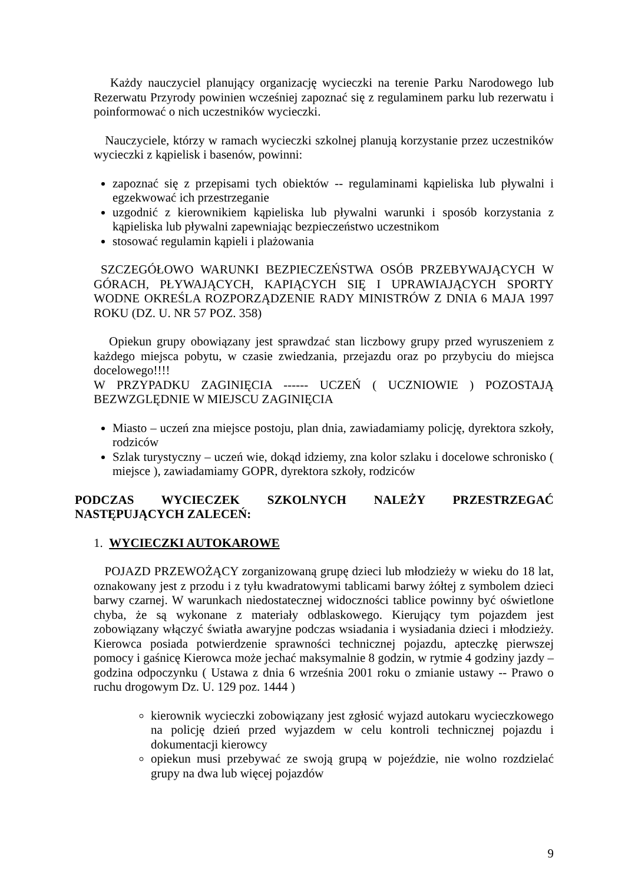Każdy nauczyciel planujący organizację wycieczki na terenie Parku Narodowego lub Rezerwatu Przyrody powinien wcześniej zapoznać się z regulaminem parku lub rezerwatu i poinformować o nich uczestników wycieczki.
Nauczyciele, którzy w ramach wycieczki szkolnej planują korzystanie przez uczestników wycieczki z kąpielisk i basenów, powinni:
zapoznać się z przepisami tych obiektów -- regulaminami kąpieliska lub pływalni i egzekwować ich przestrzeganie
uzgodnić z kierownikiem kąpieliska lub pływalni warunki i sposób korzystania z kąpieliska lub pływalni zapewniając bezpieczeństwo uczestnikom
stosować regulamin kąpieli i plażowania
SZCZEGÓŁOWO WARUNKI BEZPIECZEŃSTWA OSÓB PRZEBYWAJĄCYCH W GÓRACH, PŁYWAJĄCYCH, KAPIĄCYCH SIĘ I UPRAWIAJĄCYCH SPORTY WODNE OKREŚLA ROZPORZĄDZENIE RADY MINISTRÓW Z DNIA 6 MAJA 1997 ROKU (DZ. U. NR 57 POZ. 358)
Opiekun grupy obowiązany jest sprawdzać stan liczbowy grupy przed wyruszeniem z każdego miejsca pobytu, w czasie zwiedzania, przejazdu oraz po przybyciu do miejsca docelowego!!!!
W PRZYPADKU ZAGINIĘCIA ------ UCZEŃ ( UCZNIOWIE ) POZOSTAJĄ BEZWZGLĘDNIE W MIEJSCU ZAGINIĘCIA
Miasto – uczeń zna miejsce postoju, plan dnia, zawiadamiamy policję, dyrektora szkoły, rodziców
Szlak turystyczny – uczeń wie, dokąd idziemy, zna kolor szlaku i docelowe schronisko ( miejsce ), zawiadamiamy GOPR, dyrektora szkoły, rodziców
PODCZAS WYCIECZEK SZKOLNYCH NALEŻY PRZESTRZEGAĆ NASTĘPUJĄCYCH ZALECEŃ:
1. WYCIECZKI AUTOKAROWE
POJAZD PRZEWOŻĄCY zorganizowaną grupę dzieci lub młodzieży w wieku do 18 lat, oznakowany jest z przodu i z tyłu kwadratowymi tablicami barwy żółtej z symbolem dzieci barwy czarnej. W warunkach niedostatecznej widoczności tablice powinny być oświetlone chyba, że są wykonane z materiały odblaskowego. Kierujący tym pojazdem jest zobowiązany włączyć światła awaryjne podczas wsiadania i wysiadania dzieci i młodzieży. Kierowca posiada potwierdzenie sprawności technicznej pojazdu, apteczkę pierwszej pomocy i gaśnicę Kierowca może jechać maksymalnie 8 godzin, w rytmie 4 godziny jazdy – godzina odpoczynku ( Ustawa z dnia 6 września 2001 roku o zmianie ustawy -- Prawo o ruchu drogowym Dz. U. 129 poz. 1444 )
kierownik wycieczki zobowiązany jest zgłosić wyjazd autokaru wycieczkowego na policję dzień przed wyjazdem w celu kontroli technicznej pojazdu i dokumentacji kierowcy
opiekun musi przebywać ze swoją grupą w pojeździe, nie wolno rozdzielać grupy na dwa lub więcej pojazdów
9